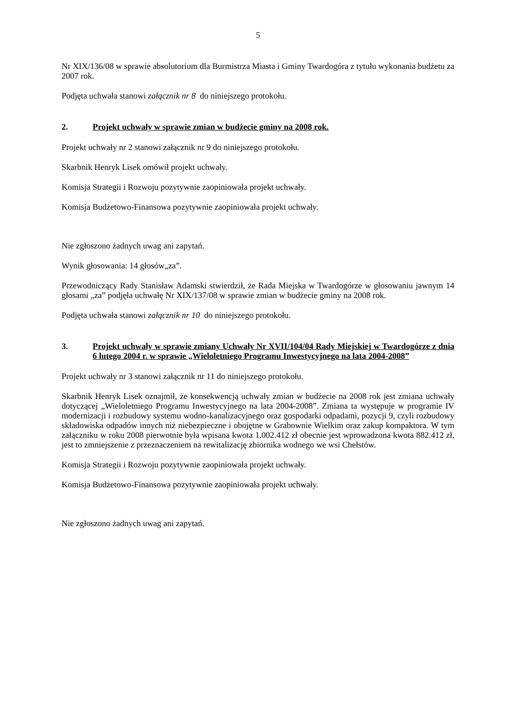5
Nr XIX/136/08 w sprawie absolutorium dla Burmistrza Miasta i Gminy Twardogóra z tytułu wykonania budżetu za 2007 rok.
Podjęta uchwała stanowi załącznik nr 8 do niniejszego protokołu.
2. Projekt uchwały w sprawie zmian w budżecie gminy na 2008 rok.
Projekt uchwały nr 2 stanowi załącznik nr 9 do niniejszego protokołu.
Skarbnik Henryk Lisek omówił projekt uchwały.
Komisja Strategii i Rozwoju pozytywnie zaopiniowała projekt uchwały.
Komisja Budżetowo-Finansowa pozytywnie zaopiniowała projekt uchwały.
Nie zgłoszono żadnych uwag ani zapytań.
Wynik głosowania: 14 głosów„za”.
Przewodniczący Rady Stanisław Adamski stwierdził, że Rada Miejska w Twardogórze w głosowaniu jawnym 14 głosami „za” podjęła uchwałę Nr XIX/137/08 w sprawie zmian w budżecie gminy na 2008 rok.
Podjęta uchwała stanowi załącznik nr 10 do niniejszego protokołu.
3. Projekt uchwały w sprawie zmiany Uchwały Nr XVII/104/04 Rady Miejskiej w Twardogórze z dnia 6 lutego 2004 r. w sprawie „Wieloletniego Programu Inwestycyjnego na lata 2004-2008”
Projekt uchwały nr 3 stanowi załącznik nr 11 do niniejszego protokołu.
Skarbnik Henryk Lisek oznajmił, że konsekwencją uchwały zmian w budżecie na 2008 rok jest zmiana uchwały dotyczącej „Wieloletniego Programu Inwestycyjnego na lata 2004-2008”. Zmiana ta występuje w programie IV modernizacji i rozbudowy systemu wodno-kanalizacyjnego oraz gospodarki odpadami, pozycji 9, czyli rozbudowy składowiska odpadów innych niż niebezpieczne i obojętne w Grabownie Wielkim oraz zakup kompaktora. W tym załączniku w roku 2008 pierwotnie była wpisana kwota 1.002.412 zł obecnie jest wprowadzona kwota 882.412 zł, jest to zmniejszenie z przeznaczeniem na rewitalizację zbiornika wodnego we wsi Chełstów.
Komisja Strategii i Rozwoju pozytywnie zaopiniowała projekt uchwały.
Komisja Budżetowo-Finansowa pozytywnie zaopiniowała projekt uchwały.
Nie zgłoszono żadnych uwag ani zapytań.